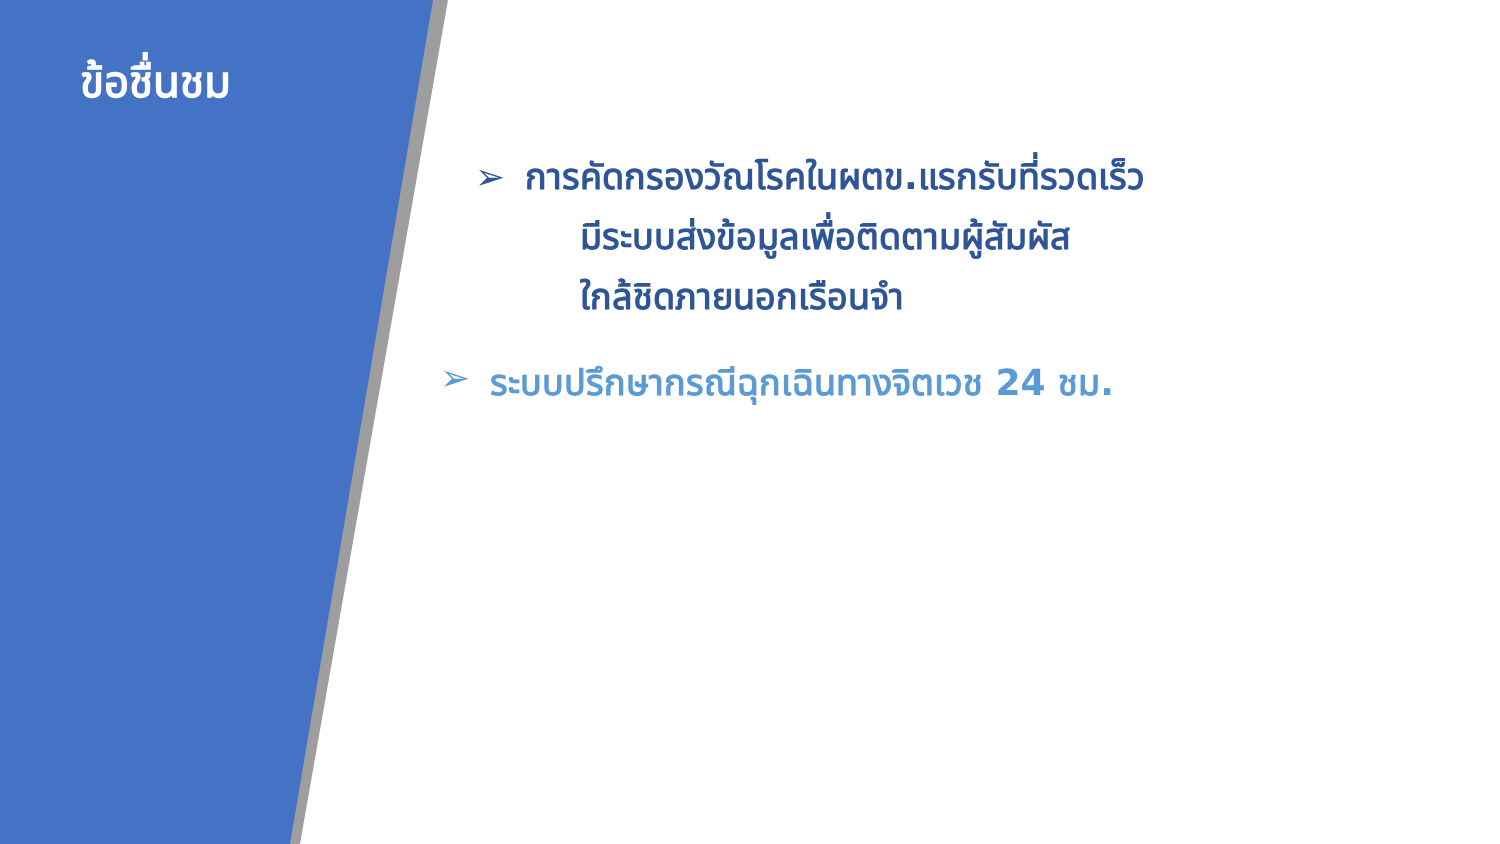ข้อชื่นชม
➢ การคัดกรองวัณโรคในผตข.แรกรับที่รวดเร็ว
มีระบบส่งข้อมูลเพื่อติดตามผู้สัมผัส
ใกล้ชิดภายนอกเรือนจำ
➢ ระบบปรึกษากรณีฉุกเฉินทางจิตเวช 24 ชม.